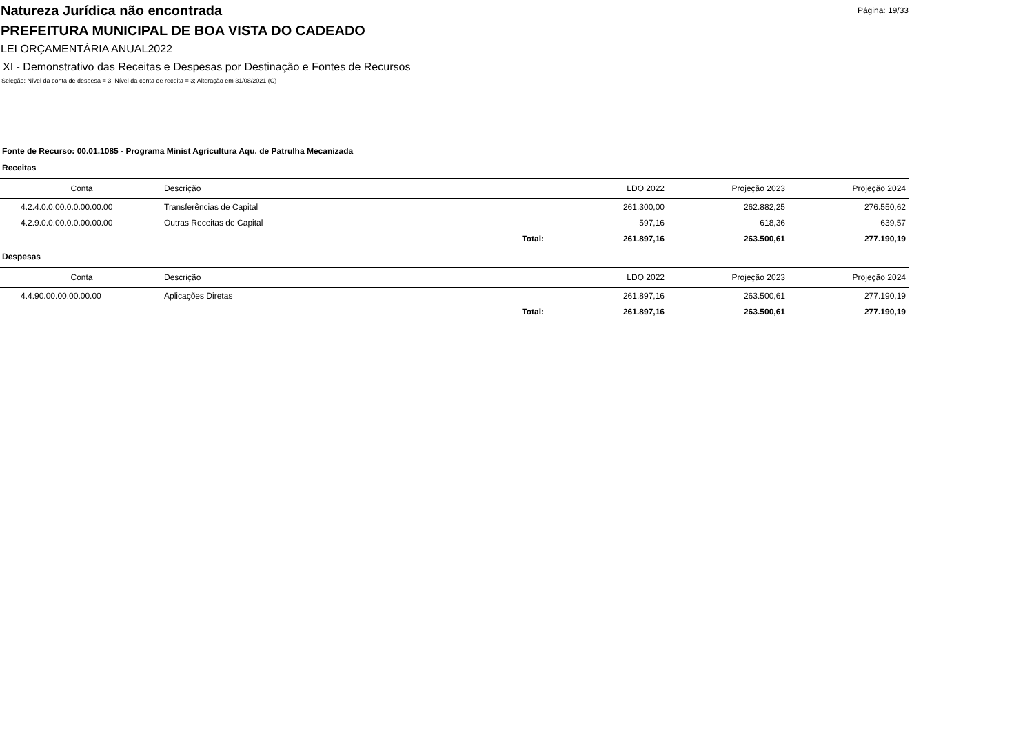Natureza Jurídica não encontrada
Página: 19/33
PREFEITURA MUNICIPAL DE BOA VISTA DO CADEADO
LEI ORÇAMENTÁRIA ANUAL2022
XI - Demonstrativo das Receitas e Despesas por Destinação e Fontes de Recursos
Seleção: Nível da conta de despesa = 3; Nível da conta de receita = 3; Alteração em 31/08/2021 (C)
Fonte de Recurso: 00.01.1085 - Programa Minist Agricultura Aqu. de Patrulha Mecanizada
Receitas
| Conta | Descrição | | LDO 2022 | Projeção 2023 | Projeção 2024 |
| --- | --- | --- | --- | --- | --- |
| 4.2.4.0.0.00.0.0.00.00.00 | Transferências de Capital | | 261.300,00 | 262.882,25 | 276.550,62 |
| 4.2.9.0.0.00.0.0.00.00.00 | Outras Receitas de Capital | | 597,16 | 618,36 | 639,57 |
| | | Total: | 261.897,16 | 263.500,61 | 277.190,19 |
Despesas
| Conta | Descrição | | LDO 2022 | Projeção 2023 | Projeção 2024 |
| --- | --- | --- | --- | --- | --- |
| 4.4.90.00.00.00.00.00 | Aplicações Diretas | | 261.897,16 | 263.500,61 | 277.190,19 |
| | | Total: | 261.897,16 | 263.500,61 | 277.190,19 |